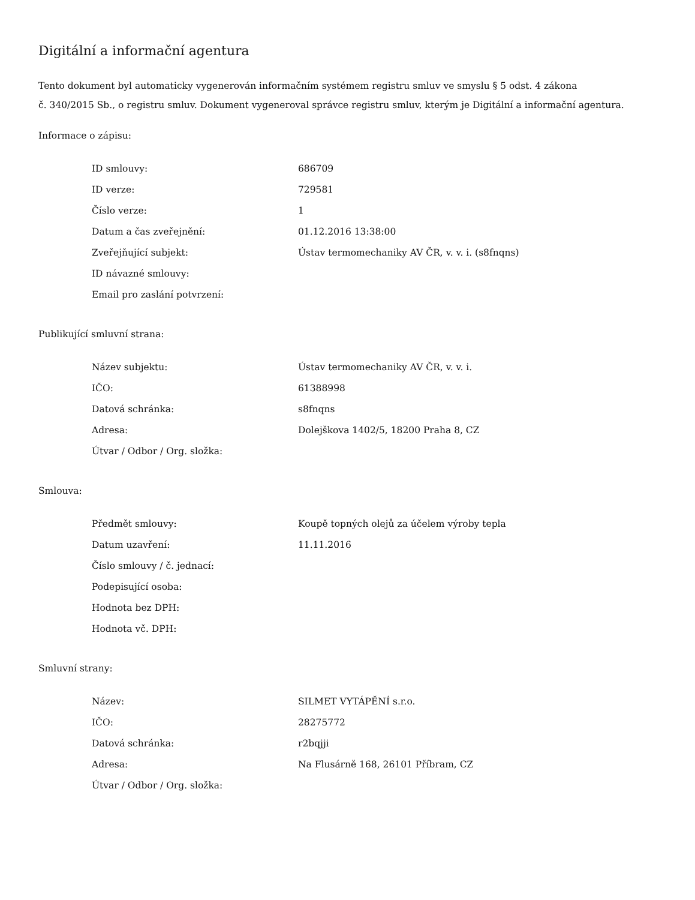Digitální a informační agentura
Tento dokument byl automaticky vygenerován informačním systémem registru smluv ve smyslu § 5 odst. 4 zákona
č. 340/2015 Sb., o registru smluv. Dokument vygeneroval správce registru smluv, kterým je Digitální a informační agentura.
Informace o zápisu:
| ID smlouvy: | 686709 |
| ID verze: | 729581 |
| Číslo verze: | 1 |
| Datum a čas zveřejnění: | 01.12.2016 13:38:00 |
| Zveřejňující subjekt: | Ústav termomechaniky AV ČR, v. v. i. (s8fnqns) |
| ID návazné smlouvy: | |
| Email pro zaslání potvrzení: | |
Publikující smluvní strana:
| Název subjektu: | Ústav termomechaniky AV ČR, v. v. i. |
| IČO: | 61388998 |
| Datová schránka: | s8fnqns |
| Adresa: | Dolejškova 1402/5, 18200 Praha 8, CZ |
| Útvar / Odbor / Org. složka: | |
Smlouva:
| Předmět smlouvy: | Koupě topných olejů za účelem výroby tepla |
| Datum uzavření: | 11.11.2016 |
| Číslo smlouvy / č. jednací: | |
| Podepisující osoba: | |
| Hodnota bez DPH: | |
| Hodnota vč. DPH: | |
Smluvní strany:
| Název: | SILMET VYTÁPĚNÍ s.r.o. |
| IČO: | 28275772 |
| Datová schránka: | r2bqjji |
| Adresa: | Na Flusárně 168, 26101 Příbram, CZ |
| Útvar / Odbor / Org. složka: | |